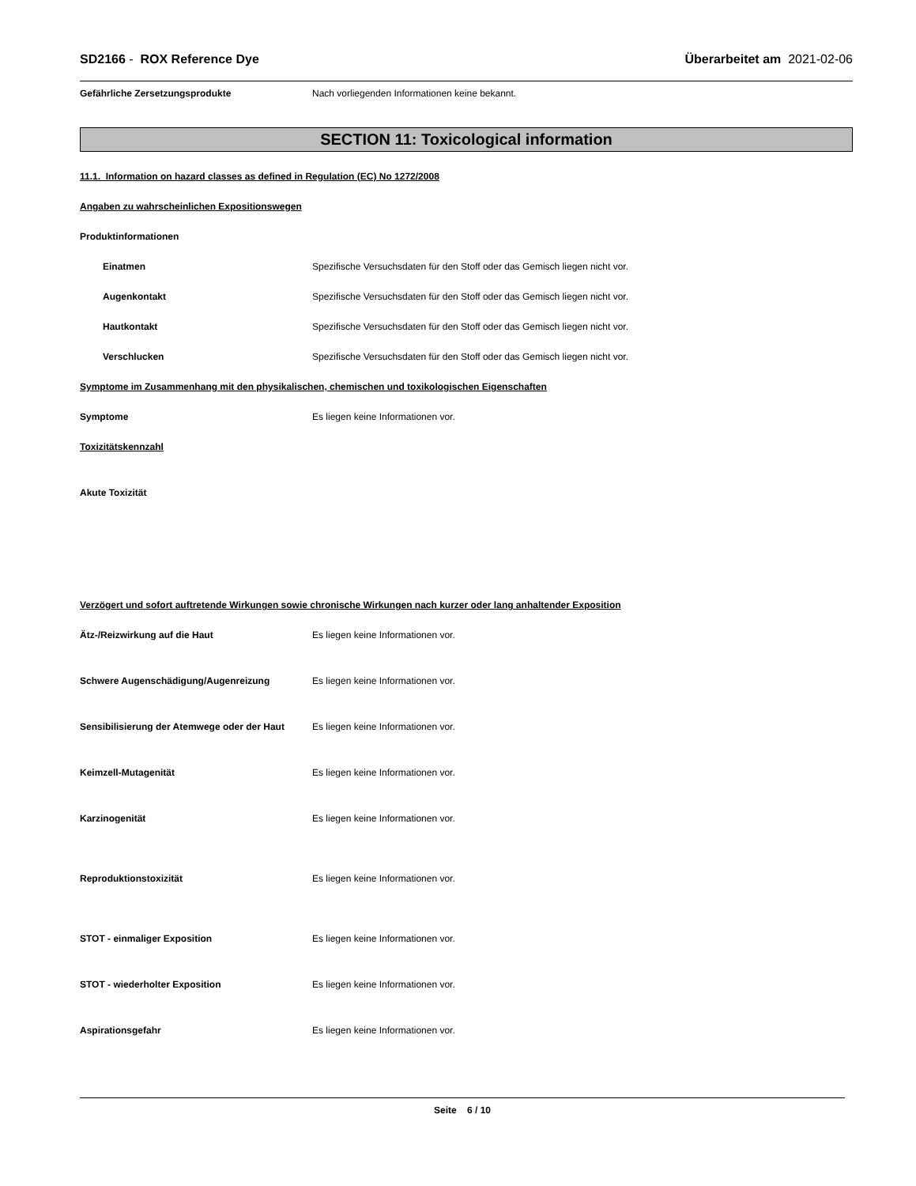SD2166 - ROX Reference Dye Überarbeitet am 2021-02-06
Gefährliche Zersetzungsprodukte Nach vorliegenden Informationen keine bekannt.
SECTION 11: Toxicological information
11.1. Information on hazard classes as defined in Regulation (EC) No 1272/2008
Angaben zu wahrscheinlichen Expositionswegen
Produktinformationen
Einatmen Spezifische Versuchsdaten für den Stoff oder das Gemisch liegen nicht vor.
Augenkontakt Spezifische Versuchsdaten für den Stoff oder das Gemisch liegen nicht vor.
Hautkontakt Spezifische Versuchsdaten für den Stoff oder das Gemisch liegen nicht vor.
Verschlucken Spezifische Versuchsdaten für den Stoff oder das Gemisch liegen nicht vor.
Symptome im Zusammenhang mit den physikalischen, chemischen und toxikologischen Eigenschaften
Symptome Es liegen keine Informationen vor.
Toxizitätskennzahl
Akute Toxizität
Verzögert und sofort auftretende Wirkungen sowie chronische Wirkungen nach kurzer oder lang anhaltender Exposition
Ätz-/Reizwirkung auf die Haut Es liegen keine Informationen vor.
Schwere Augenschädigung/Augenreizung Es liegen keine Informationen vor.
Sensibilisierung der Atemwege oder der Haut
Es liegen keine Informationen vor.
Keimzell-Mutagenität Es liegen keine Informationen vor.
Karzinogenität Es liegen keine Informationen vor.
Reproduktionstoxizität Es liegen keine Informationen vor.
STOT - einmaliger Exposition Es liegen keine Informationen vor.
STOT - wiederholter Exposition Es liegen keine Informationen vor.
Aspirationsgefahr Es liegen keine Informationen vor.
Seite 6 / 10